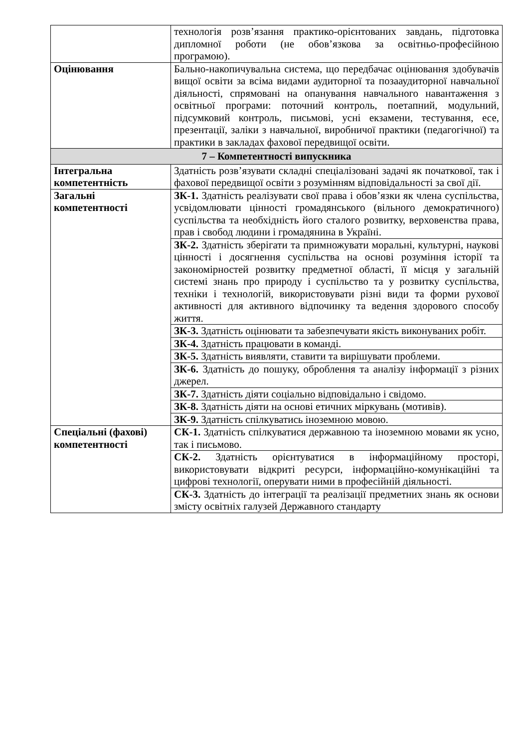| | технологія розв’язання практико-орієнтованих завдань, підготовка дипломної роботи (не обов’язкова за освітньо-професійною програмою). |
| Оцінювання | Бально-накопичувальна система, що передбачає оцінювання здобувачів вищої освіти за всіма видами аудиторної та позааудиторної навчальної діяльності, спрямовані на опанування навчального навантаження з освітньої програми: поточний контроль, поетапний, модульний, підсумковий контроль, письмові, усні екзамени, тестування, есе, презентації, заліки з навчальної, виробничої практики (педагогічної) та практики в закладах фахової передвищої освіти. |
| 7 – Компетентності випускника | |
| Інтегральна компетентність | Здатність розв’язувати складні спеціалізовані задачі як початкової, так і фахової передвищої освіти з розумінням відповідальності за свої дії. |
| Загальні компетентності | ЗК-1. Здатність реалізувати свої права і обов’язки як члена суспільства, усвідомлювати цінності громадянського (вільного демократичного) суспільства та необхідність його сталого розвитку, верховенства права, прав і свобод людини і громадянина в Україні. |
| | ЗК-2. Здатність зберігати та примножувати моральні, культурні, наукові цінності і досягнення суспільства на основі розуміння історії та закономірностей розвитку предметної області, її місця у загальній системі знань про природу і суспільство та у розвитку суспільства, техніки і технологій, використовувати різні види та форми рухової активності для активного відпочинку та ведення здорового способу життя. |
| | ЗК-3. Здатність оцінювати та забезпечувати якість виконуваних робіт. |
| | ЗК-4. Здатність працювати в команді. |
| | ЗК-5. Здатність виявляти, ставити та вирішувати проблеми. |
| | ЗК-6. Здатність до пошуку, оброблення та аналізу інформації з різних джерел. |
| | ЗК-7. Здатність діяти соціально відповідально і свідомо. |
| | ЗК-8. Здатність діяти на основі етичних міркувань (мотивів). |
| | ЗК-9. Здатність спілкуватись іноземною мовою. |
| Спеціальні (фахові) компетентності | СК-1. Здатність спілкуватися державною та іноземною мовами як усно, так і письмово. |
| | СК-2. Здатність орієнтуватися в інформаційному просторі, використовувати відкриті ресурси, інформаційно-комунікаційні та цифрові технології, оперувати ними в професійній діяльності. |
| | СК-3. Здатність до інтеграції та реалізації предметних знань як основи змісту освітніх галузей Державного стандарту |